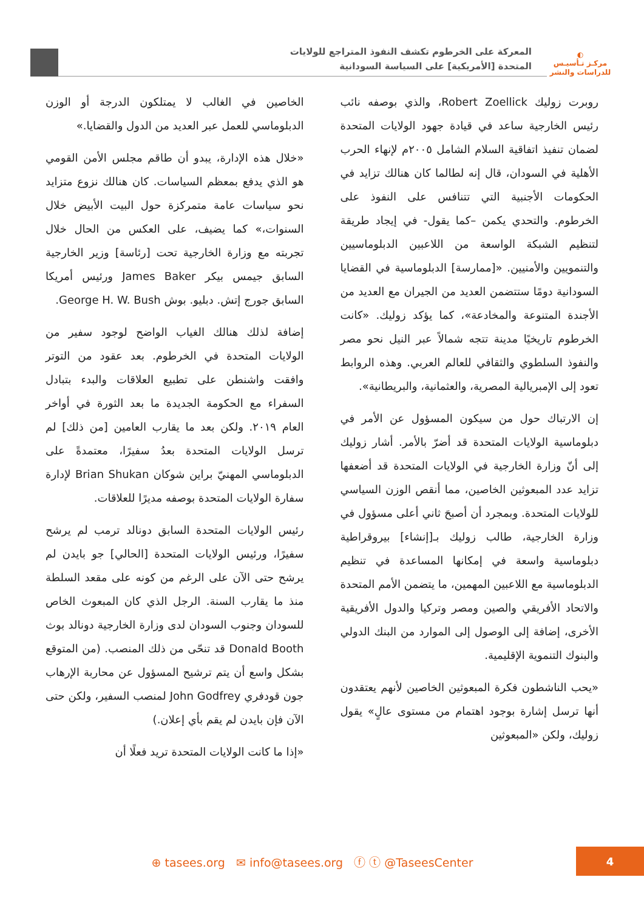◐
مركـز تـأسيـس
للدراسات والنشر
المعركة على الخرطوم تكشف النفوذ المتراجع للولايات
المتحدة [الأمريكية] على السياسة السودانية
روبرت زوليك Robert Zoellick، والذي بوصفه نائب رئيس الخارجية ساعد في قيادة جهود الولايات المتحدة لضمان تنفيذ اتفاقية السلام الشامل ٢٠٠٥م لإنهاء الحرب الأهلية في السودان، قال إنه لطالما كان هنالك تزايد في الحكومات الأجنبية التي تتنافس على النفوذ على الخرطوم. والتحدي يكمن –كما يقول- في إيجاد طريقة لتنظيم الشبكة الواسعة من اللاعبين الدبلوماسيين والتنمويين والأمنيين. «[ممارسة] الدبلوماسية في القضايا السودانية دومًا ستتضمن العديد من الجيران مع العديد من الأجندة المتنوعة والمخادعة»، كما يؤكد زوليك. «كانت الخرطوم تاريخيًا مدينة تتجه شمالاً عبر النيل نحو مصر والنفوذ السلطوي والثقافي للعالم العربي. وهذه الروابط تعود إلى الإمبريالية المصرية، والعثمانية، والبريطانية».
إن الارتباك حول من سيكون المسؤول عن الأمر في دبلوماسية الولايات المتحدة قد أضرّ بالأمر. أشار زوليك إلى أنّ وزارة الخارجية في الولايات المتحدة قد أضعفها تزايد عدد المبعوثين الخاصين، مما أنقص الوزن السياسي للولايات المتحدة. وبمجرد أن أصبحَ ثاني أعلى مسؤول في وزارة الخارجية، طالب زوليك بـ[إنشاء] بيروقراطية دبلوماسية واسعة في إمكانها المساعدة في تنظيم الدبلوماسية مع اللاعبين المهمين، ما يتضمن الأمم المتحدة والاتحاد الأفريقي والصين ومصر وتركيا والدول الأفريقية الأخرى، إضافة إلى الوصول إلى الموارد من البنك الدولي والبنوك التنموية الإقليمية.
«يحب الناشطون فكرة المبعوثين الخاصين لأنهم يعتقدون أنها ترسل إشارة بوجود اهتمام من مستوى عالٍ» يقول زوليك، ولكن «المبعوثين
الخاصين في الغالب لا يمتلكون الدرجة أو الوزن الدبلوماسي للعمل عبر العديد من الدول والقضايا.»
«خلال هذه الإدارة، يبدو أن طاقم مجلس الأمن القومي هو الذي يدفع بمعظم السياسات. كان هنالك نزوع متزايد نحو سياسات عامة متمركزة حول البيت الأبيض خلال السنوات،» كما يضيف، على العكس من الحال خلال تجربته مع وزارة الخارجية تحت [رئاسة] وزير الخارجية السابق جيمس بيكر James Baker ورئيس أمريكا السابق جورج إتش. دبليو. بوش George H. W. Bush.
إضافة لذلك هنالك الغياب الواضح لوجود سفير من الولايات المتحدة في الخرطوم. بعد عقود من التوتر وافقت واشنطن على تطبيع العلاقات والبدء بتبادل السفراء مع الحكومة الجديدة ما بعد الثورة في أواخر العام ٢٠١٩. ولكن بعد ما يقارب العامين [من ذلك] لم ترسل الولايات المتحدة بعدُ سفيرًا، معتمدةً على الدبلوماسي المهنيّ براين شوكان Brian Shukan لإدارة سفارة الولايات المتحدة بوصفه مديرًا للعلاقات.
رئيس الولايات المتحدة السابق دونالد ترمب لم يرشح سفيرًا، ورئيس الولايات المتحدة [الحالي] جو بايدن لم يرشح حتى الآن على الرغم من كونه على مقعد السلطة منذ ما يقارب السنة. الرجل الذي كان المبعوث الخاص للسودان وجنوب السودان لدى وزارة الخارجية دونالد بوث Donald Booth قد تنحّى من ذلك المنصب. (من المتوقع بشكل واسع أن يتم ترشيح المسؤول عن محاربة الإرهاب جون قودفري John Godfrey لمنصب السفير، ولكن حتى الآن فإن بايدن لم يقم بأي إعلان.)
«إذا ما كانت الولايات المتحدة تريد فعلًا أن
⊕ tasees.org ✉ info@tasees.org ⓕ ⓣ @TaseesCenter
4